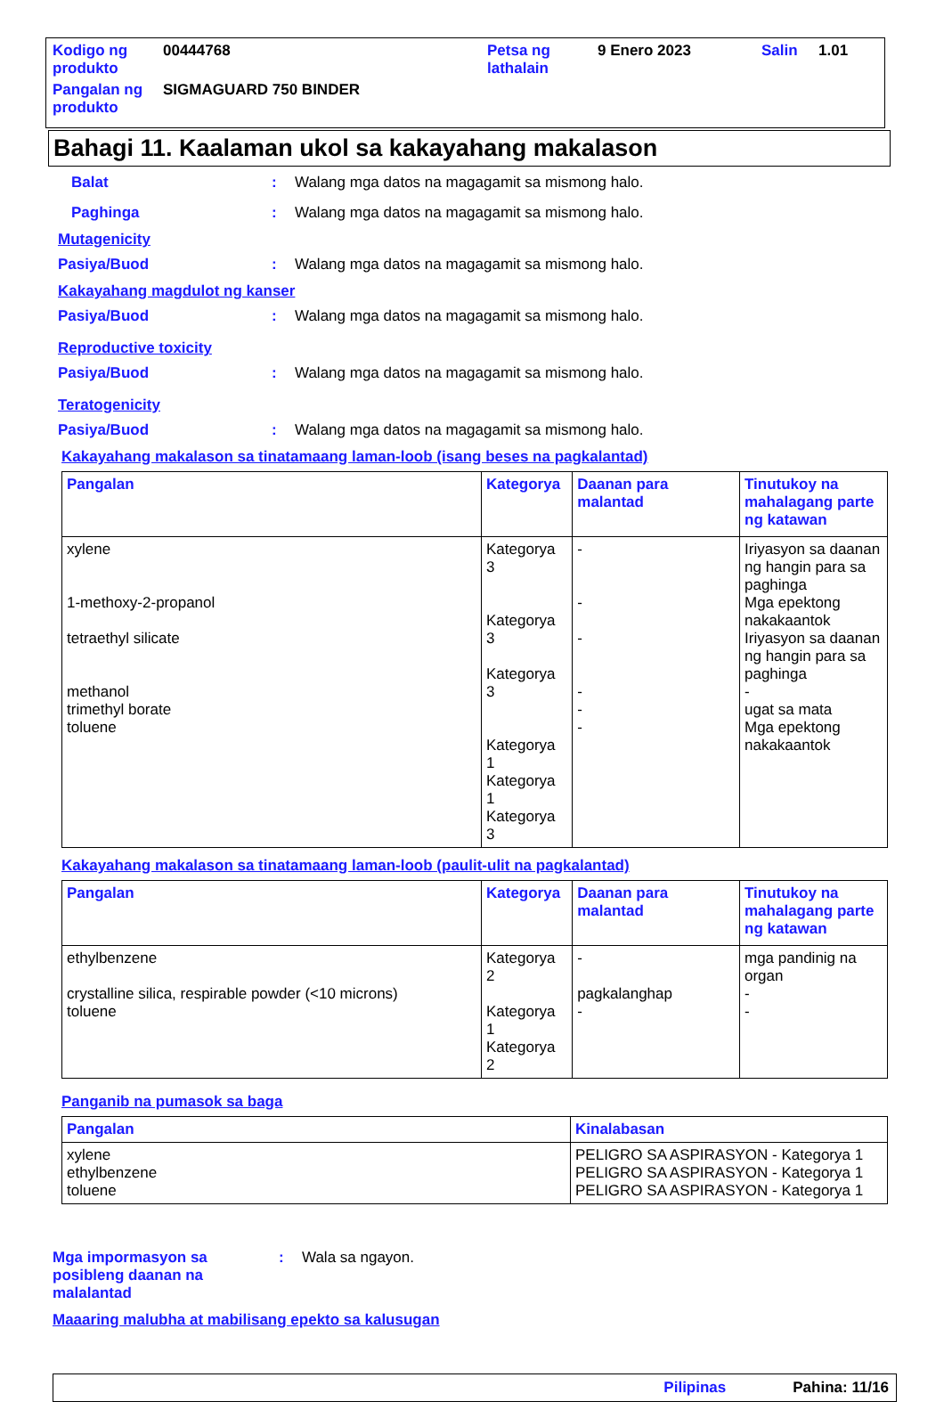| Kodigo ng produkto | 00444768 | Petsa ng lathalain | 9 Enero 2023 | Salin | 1.01 |
| Pangalan ng produkto | SIGMAGUARD 750 BINDER | | | | |
Bahagi 11. Kaalaman ukol sa kakayahang makalason
Balat : Walang mga datos na magagamit sa mismong halo.
Paghinga : Walang mga datos na magagamit sa mismong halo.
Mutagenicity
Pasiya/Buod : Walang mga datos na magagamit sa mismong halo.
Kakayahang magdulot ng kanser
Pasiya/Buod : Walang mga datos na magagamit sa mismong halo.
Reproductive toxicity
Pasiya/Buod : Walang mga datos na magagamit sa mismong halo.
Teratogenicity
Pasiya/Buod : Walang mga datos na magagamit sa mismong halo.
Kakayahang makalason sa tinatamaang laman-loob (isang beses na pagkalantad)
| Pangalan | Kategorya | Daanan para malantad | Tinutukoy na mahalagang parte ng katawan |
| --- | --- | --- | --- |
| xylene 1-methoxy-2-propanol tetraethyl silicate methanol trimethyl borate toluene | Kategorya 3 Kategorya 3 Kategorya 3 Kategorya 1 Kategorya 1 Kategorya 3 | - - - - - - | Iriyasyon sa daanan ng hangin para sa paghinga Mga epektong nakakaantok Iriyasyon sa daanan ng hangin para sa paghinga - ugat sa mata Mga epektong nakakaantok |
Kakayahang makalason sa tinatamaang laman-loob (paulit-ulit na pagkalantad)
| Pangalan | Kategorya | Daanan para malantad | Tinutukoy na mahalagang parte ng katawan |
| --- | --- | --- | --- |
| ethylbenzene crystalline silica, respirable powder (<10 microns) toluene | Kategorya 2 Kategorya 1 Kategorya 2 | - pagkalanghap - | mga pandinig na organ - - |
Panganib na pumasok sa baga
| Pangalan | Kinalabasan |
| --- | --- |
| xylene ethylbenzene toluene | PELIGRO SA ASPIRASYON - Kategorya 1 PELIGRO SA ASPIRASYON - Kategorya 1 PELIGRO SA ASPIRASYON - Kategorya 1 |
Mga impormasyon sa posibleng daanan na malalantad
: Wala sa ngayon.
Maaaring malubha at mabilisang epekto sa kalusugan
Pilipinas Pahina: 11/16